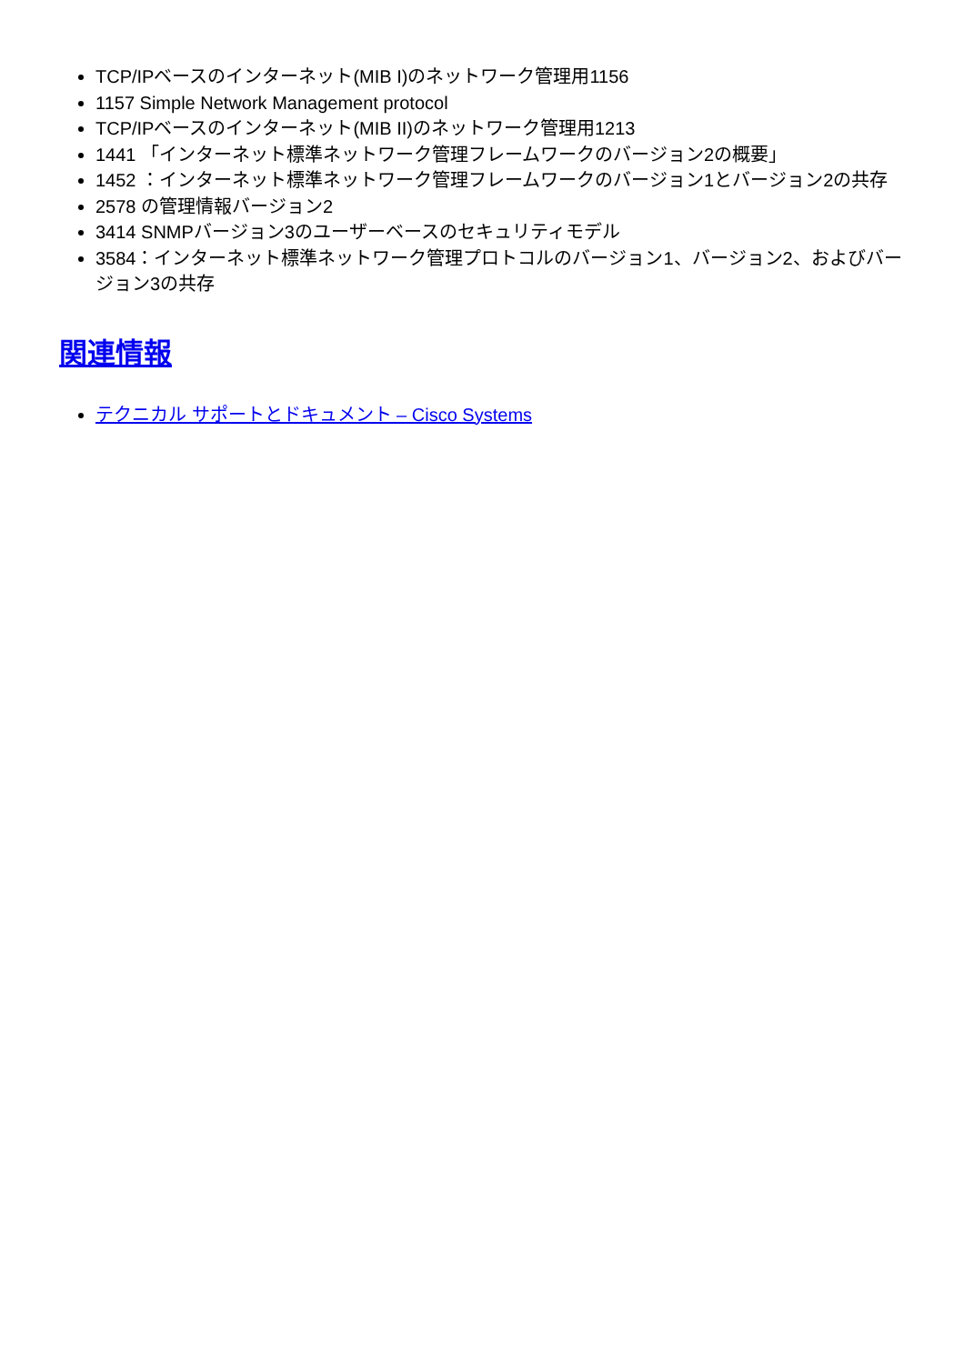TCP/IPベースのインターネット(MIB I)のネットワーク管理用1156
1157 Simple Network Management protocol
TCP/IPベースのインターネット(MIB II)のネットワーク管理用1213
1441 「インターネット標準ネットワーク管理フレームワークのバージョン2の概要」
1452 ：インターネット標準ネットワーク管理フレームワークのバージョン1とバージョン2の共存
2578 の管理情報バージョン2
3414 SNMPバージョン3のユーザーベースのセキュリティモデル
3584：インターネット標準ネットワーク管理プロトコルのバージョン1、バージョン2、およびバージョン3の共存
関連情報
テクニカル サポートとドキュメント – Cisco Systems